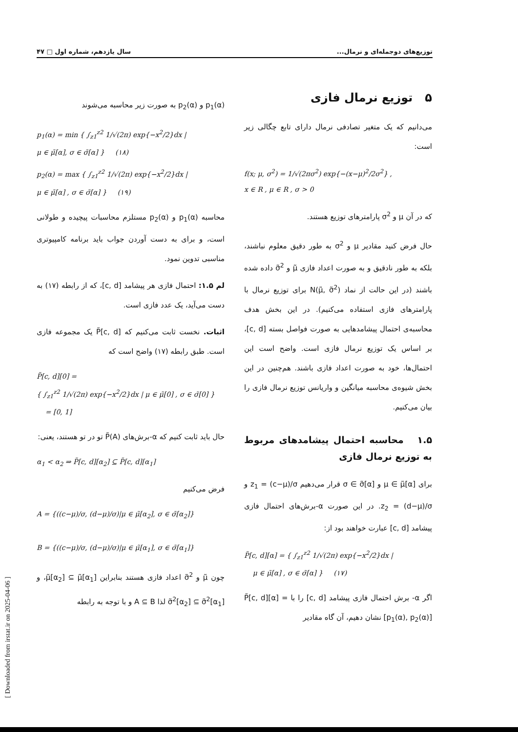توزیع‌های دوجمله‌ای و نرمال... سال یازدهم، شماره اول □ ۴۷
۵ توزیع نرمال فازی
می‌دانیم که یک متغیر تصادفی نرمال دارای تابع چگالی زیر است:
f(x; μ, σ<sup>2</sup>) = 1/√(2πσ<sup>2</sup>) exp{−(x−μ)<sup>2</sup>/2σ<sup>2</sup>} ,
x ∈ R , μ ∈ R , σ > 0
که در آن μ و σ<sup>2</sup> پارامترهای توزیع هستند.
حال فرض کنید مقادیر μ و σ<sup>2</sup> به طور دقیق معلوم نباشند، بلکه به طور نادقیق و به صورت اعداد فازی μ̃ و σ̃<sup>2</sup> داده شده باشند (در این حالت از نماد N(μ̃, σ̃<sup>2</sup>) برای توزیع نرمال با پارامترهای فازی استفاده می‌کنیم). در این بخش هدف محاسبه‌ی احتمال پیشامدهایی به صورت فواصل بسته [c, d]، بر اساس یک توزیع نرمال فازی است. واضح است این احتمال‌ها، خود به صورت اعداد فازی باشند. هم‌چنین در این بخش شیوه‌ی محاسبه میانگین و واریانس توزیع نرمال فازی را بیان می‌کنیم.
۱.۵ محاسبه احتمال پیشامدهای مربوط به توزیع نرمال فازی
برای μ ∈ μ̃[α] و σ ∈ σ̃[α] قرار می‌دهیم z<sub>1</sub> = (c−μ)/σ و z<sub>2</sub> = (d−μ)/σ. در این صورت α-برش‌های احتمال فازی پیشامد [c, d] عبارت خواهند بود از:
P̃[c, d][α] = { ∫<sub>z1</sub><sup>z2</sup> 1/√(2π) exp{−x<sup>2</sup>/2}dx |
μ ∈ μ̃[α] , σ ∈ σ̃[α] } (۱۷)
اگر α- برش احتمال فازی پیشامد [c, d] را با P̃[c, d][α] = [p<sub>1</sub>(α), p<sub>2</sub>(α)] نشان دهیم، آن گاه مقادیر
p<sub>1</sub>(α) و p<sub>2</sub>(α) به صورت زیر محاسبه می‌شوند
p<sub>1</sub>(α) = min { ∫<sub>z1</sub><sup>z2</sup> 1/√(2π) exp{−x<sup>2</sup>/2}dx |
μ ∈ μ̃[α], σ ∈ σ̃[α] } (۱۸)
p<sub>2</sub>(α) = max { ∫<sub>z1</sub><sup>z2</sup> 1/√(2π) exp{−x<sup>2</sup>/2}dx |
μ ∈ μ̃[α] , σ ∈ σ̃[α] } (۱۹)
محاسبه p<sub>1</sub>(α) و p<sub>2</sub>(α) مستلزم محاسبات پیچیده و طولانی است، و برای به دست آوردن جواب باید برنامه کامپیوتری مناسبی تدوین نمود.
لم ۱.۵: احتمال فازی هر پیشامد [c, d]، که از رابطه (۱۷) به دست می‌آید، یک عدد فازی است.
اثبات. نخست ثابت می‌کنیم که P̃[c, d] یک مجموعه فازی است. طبق رابطه (۱۷) واضح است که
P̃[c, d][0] =
{ ∫<sub>z1</sub><sup>z2</sup> 1/√(2π) exp{−x<sup>2</sup>/2}dx | μ ∈ μ̃[0] , σ ∈ σ̃[0] }
= [0, 1]
حال باید ثابت کنیم که α-برش‌های P̃(A) تو در تو هستند، یعنی:
α<sub>1</sub> < α<sub>2</sub> ⇒ P̃[c, d][α<sub>2</sub>] ⊆ P̃[c, d][α<sub>1</sub>]
فرض می‌کنیم
A = {((c−μ)/σ, (d−μ)/σ)|μ ∈ μ̃[α<sub>2</sub>], σ ∈ σ̃[α<sub>2</sub>]}
B = {((c−μ)/σ, (d−μ)/σ)|μ ∈ μ̃[α<sub>1</sub>], σ ∈ σ̃[α<sub>1</sub>]}
چون μ̃ و σ̃<sup>2</sup> اعداد فازی هستند بنابراین μ̃[α<sub>2</sub>] ⊆ μ̃[α<sub>1</sub>]، و σ̃<sup>2</sup>[α<sub>2</sub>] ⊆ σ̃<sup>2</sup>[α<sub>1</sub>] لذا A ⊆ B و با توجه به رابطه
[ Downloaded from irstat.ir on 2025-04-06 ]